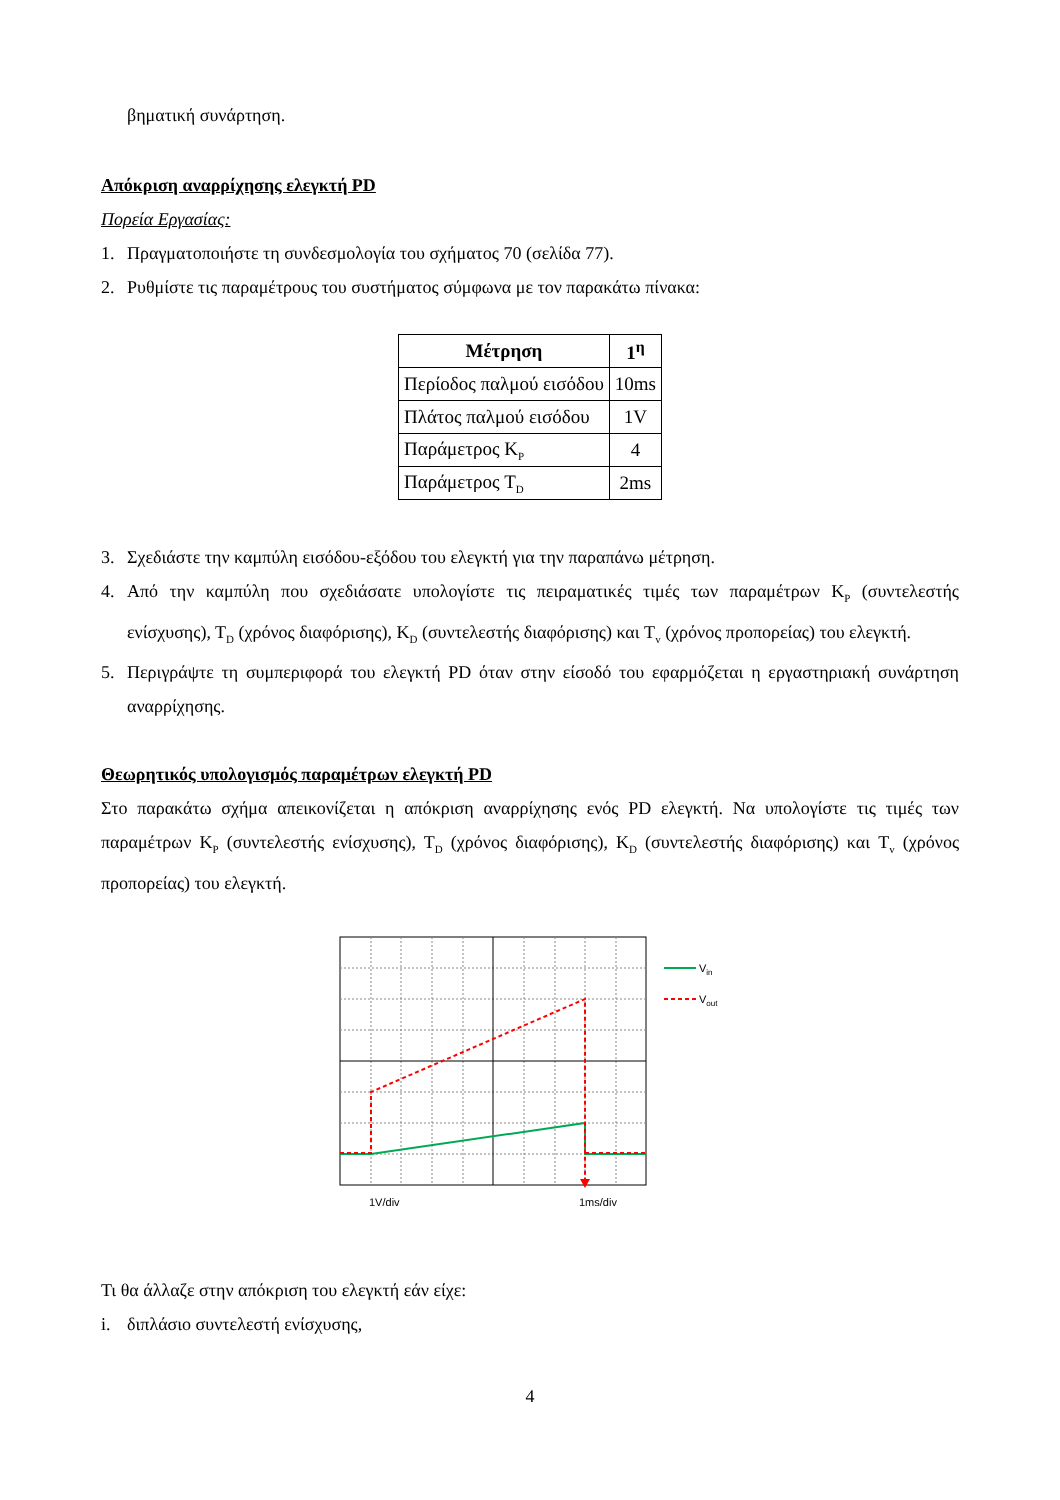βηματική συνάρτηση.
Απόκριση αναρρίχησης ελεγκτή PD
Πορεία Εργασίας:
1. Πραγματοποιήστε τη συνδεσμολογία του σχήματος 70 (σελίδα 77).
2. Ρυθμίστε τις παραμέτρους του συστήματος σύμφωνα με τον παρακάτω πίνακα:
| Μέτρηση | 1<sup>η</sup> |
| --- | --- |
| Περίοδος παλμού εισόδου | 10ms |
| Πλάτος παλμού εισόδου | 1V |
| Παράμετρος K<sub>P</sub> | 4 |
| Παράμετρος T<sub>D</sub> | 2ms |
3. Σχεδιάστε την καμπύλη εισόδου-εξόδου του ελεγκτή για την παραπάνω μέτρηση.
4. Από την καμπύλη που σχεδιάσατε υπολογίστε τις πειραματικές τιμές των παραμέτρων K<sub>P</sub> (συντελεστής ενίσχυσης), T<sub>D</sub> (χρόνος διαφόρισης), K<sub>D</sub> (συντελεστής διαφόρισης) και T<sub>v</sub> (χρόνος προπορείας) του ελεγκτή.
5. Περιγράψτε τη συμπεριφορά του ελεγκτή PD όταν στην είσοδό του εφαρμόζεται η εργαστηριακή συνάρτηση αναρρίχησης.
Θεωρητικός υπολογισμός παραμέτρων ελεγκτή PD
Στο παρακάτω σχήμα απεικονίζεται η απόκριση αναρρίχησης ενός PD ελεγκτή. Να υπολογίστε τις τιμές των παραμέτρων K<sub>P</sub> (συντελεστής ενίσχυσης), T<sub>D</sub> (χρόνος διαφόρισης), K<sub>D</sub> (συντελεστής διαφόρισης) και T<sub>v</sub> (χρόνος προπορείας) του ελεγκτή.
Vin
Vout
1V/div
1ms/div
Τι θα άλλαζε στην απόκριση του ελεγκτή εάν είχε:
i. διπλάσιο συντελεστή ενίσχυσης,
4